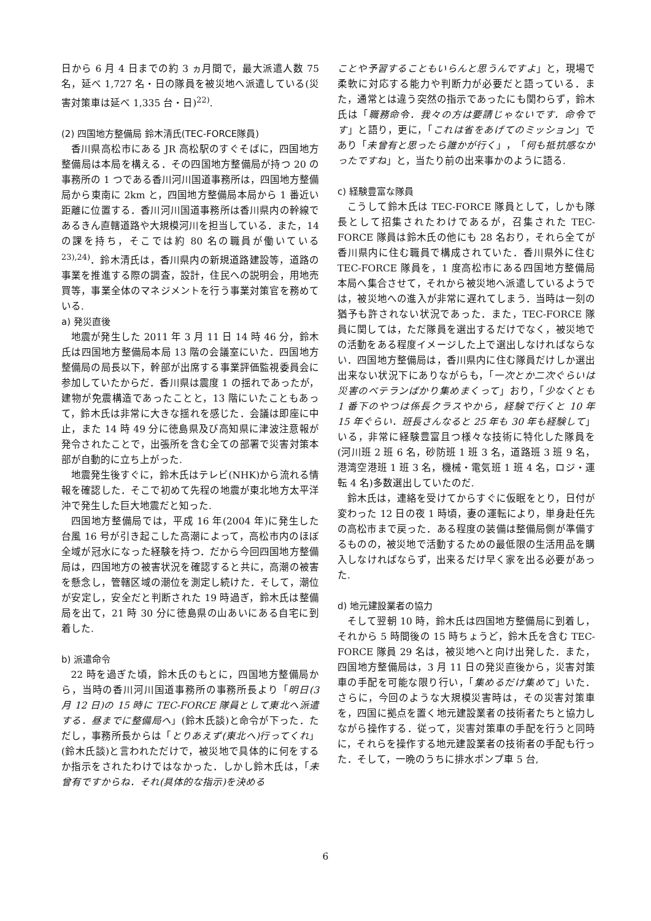日から 6 月 4 日までの約 3 ヵ月間で，最大派遣人数 75 名，延べ 1,727 名・日の隊員を被災地へ派遣している(災害対策車は延べ 1,335 台・日)<sup>22)</sup>.
(2) 四国地方整備局 鈴木清氏(TEC-FORCE隊員)
香川県高松市にある JR 高松駅のすぐそばに，四国地方整備局は本局を構える．その四国地方整備局が持つ 20 の事務所の 1 つである香川河川国道事務所は，四国地方整備局から東南に 2km と，四国地方整備局本局から 1 番近い距離に位置する．香川河川国道事務所は香川県内の幹線であるきん直轄道路や大規模河川を担当している．また，14 の課を持ち，そこでは約 80 名の職員が働いている<sup>23),24)</sup>．鈴木清氏は，香川県内の新規道路建設等，道路の事業を推進する際の調査，設計，住民への説明会，用地売買等，事業全体のマネジメントを行う事業対策官を務めている.
a) 発災直後
地震が発生した 2011 年 3 月 11 日 14 時 46 分，鈴木氏は四国地方整備局本局 13 階の会議室にいた．四国地方整備局の局長以下，幹部が出席する事業評価監視委員会に参加していたからだ．香川県は震度 1 の揺れであったが，建物が免震構造であったことと，13 階にいたこともあって，鈴木氏は非常に大きな揺れを感じた．会議は即座に中止，また 14 時 49 分に徳島県及び高知県に津波注意報が発令されたことで，出張所を含む全ての部署で災害対策本部が自動的に立ち上がった.
地震発生後すぐに，鈴木氏はテレビ(NHK)から流れる情報を確認した．そこで初めて先程の地震が東北地方太平洋沖で発生した巨大地震だと知った.
四国地方整備局では，平成 16 年(2004 年)に発生した台風 16 号が引き起こした高潮によって，高松市内のほぼ全域が冠水になった経験を持つ．だから今回四国地方整備局は，四国地方の被害状況を確認すると共に，高潮の被害を懸念し，管轄区域の潮位を測定し続けた．そして，潮位が安定し，安全だと判断された 19 時過ぎ，鈴木氏は整備局を出て，21 時 30 分に徳島県の山あいにある自宅に到着した.
b) 派遣命令
22 時を過ぎた頃，鈴木氏のもとに，四国地方整備局から，当時の香川河川国道事務所の事務所長より「明日(3 月 12 日)の 15 時に TEC-FORCE 隊員として東北へ派遣する．昼までに整備局へ」(鈴木氏談)と命令が下った．ただし，事務所長からは「とりあえず(東北へ)行ってくれ」(鈴木氏談)と言われただけで，被災地で具体的に何をするか指示をされたわけではなかった．しかし鈴木氏は，「未曾有ですからね．それ(具体的な指示)を決める
ことや予習することもいらんと思うんですよ」と，現場で柔軟に対応する能力や判断力が必要だと語っている．また，通常とは違う突然の指示であったにも関わらず，鈴木氏は「職務命令．我々の方は要請じゃないです．命令です」と語り，更に，「これは省をあげてのミッション」であり「未曾有と思ったら誰かが行く」，「何も抵抗感なかったですね」と，当たり前の出来事かのように語る.
c) 経験豊富な隊員
こうして鈴木氏は TEC-FORCE 隊員として，しかも隊長として招集されたわけであるが，召集された TEC-FORCE 隊員は鈴木氏の他にも 28 名おり，それら全てが香川県内に住む職員で構成されていた．香川県外に住む TEC-FORCE 隊員を，1 度高松市にある四国地方整備局本局へ集合させて，それから被災地へ派遣しているようでは，被災地への進入が非常に遅れてしまう．当時は一刻の猶予も許されない状況であった．また，TEC-FORCE 隊員に関しては，ただ隊員を選出するだけでなく，被災地での活動をある程度イメージした上で選出しなければならない．四国地方整備局は，香川県内に住む隊員だけしか選出出来ない状況下にありながらも，「一次とか二次ぐらいは災害のベテランばかり集めまくって」おり，「少なくとも 1 番下のやつは係長クラスやから，経験で行くと 10 年 15 年ぐらい．班長さんなると 25 年も 30 年も経験して」いる，非常に経験豊富且つ様々な技術に特化した隊員を(河川班 2 班 6 名，砂防班 1 班 3 名，道路班 3 班 9 名，港湾空港班 1 班 3 名，機械・電気班 1 班 4 名，ロジ・運転 4 名)多数選出していたのだ.
鈴木氏は，連絡を受けてからすぐに仮眠をとり，日付が変わった 12 日の夜 1 時頃，妻の運転により，単身赴任先の高松市まで戻った．ある程度の装備は整備局側が準備するものの，被災地で活動するための最低限の生活用品を購入しなければならず，出来るだけ早く家を出る必要があった.
d) 地元建設業者の協力
そして翌朝 10 時，鈴木氏は四国地方整備局に到着し，それから 5 時間後の 15 時ちょうど，鈴木氏を含む TEC-FORCE 隊員 29 名は，被災地へと向け出発した．また，四国地方整備局は，3 月 11 日の発災直後から，災害対策車の手配を可能な限り行い，「集めるだけ集めて」いた．さらに，今回のような大規模災害時は，その災害対策車を，四国に拠点を置く地元建設業者の技術者たちと協力しながら操作する．従って，災害対策車の手配を行うと同時に，それらを操作する地元建設業者の技術者の手配も行った．そして，一晩のうちに排水ポンプ車 5 台,
6